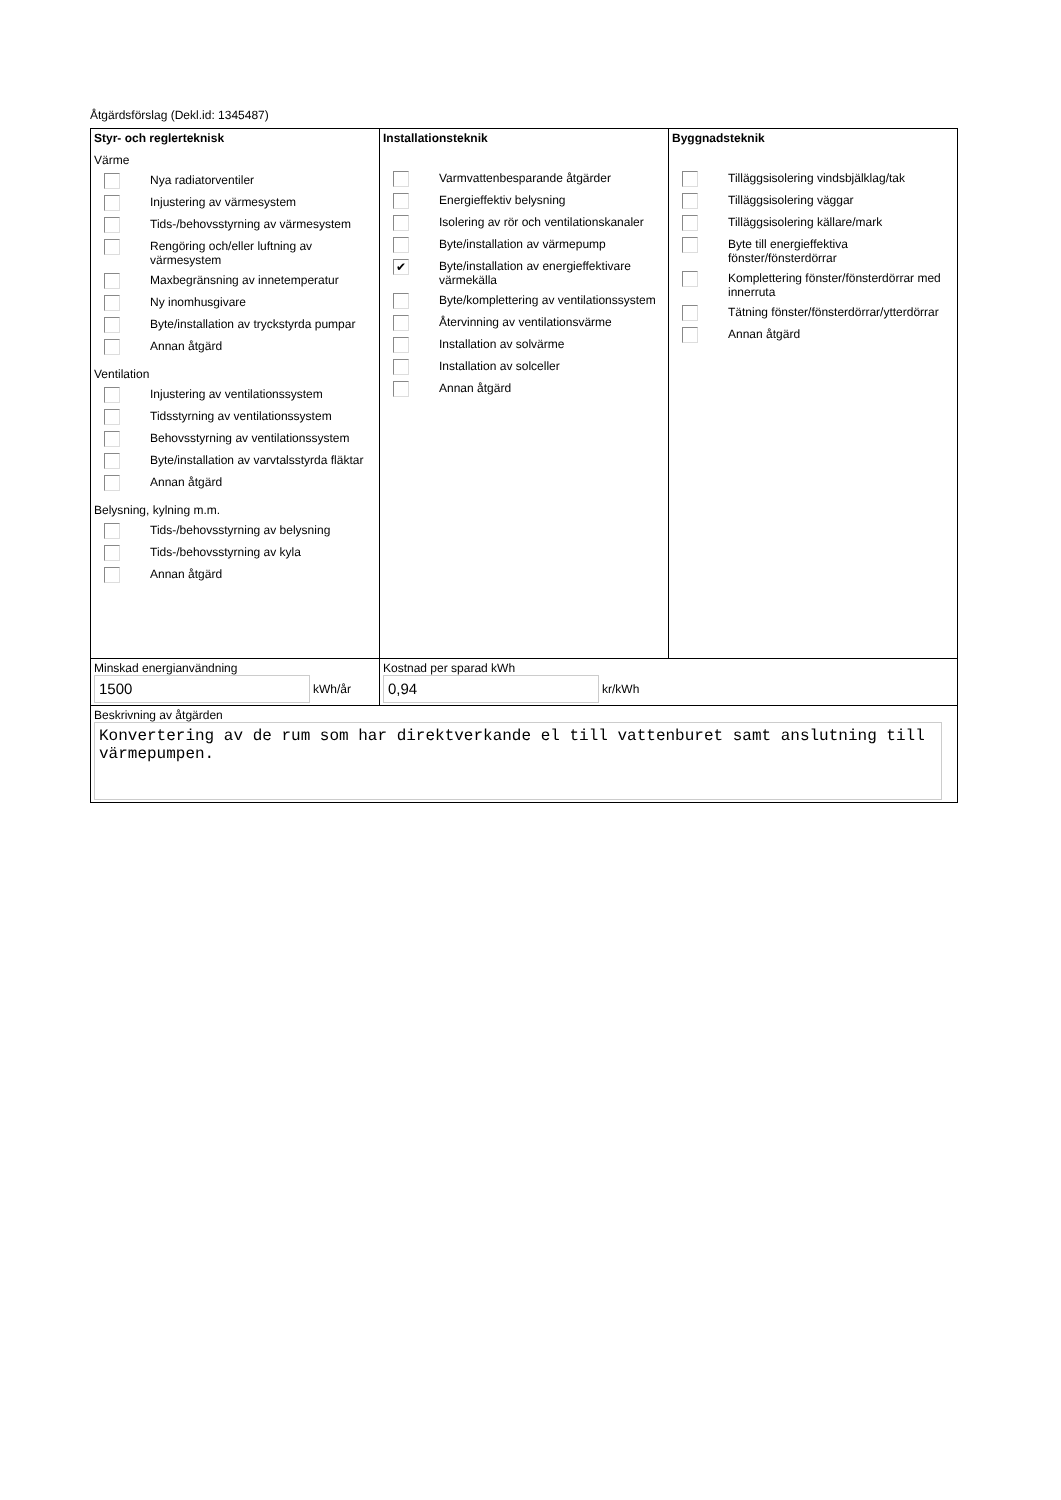Åtgärdsförslag (Dekl.id: 1345487)
| Styr- och reglerteknisk Värme Nya radiatorventiler Injustering av värmesystem Tids-/behovsstyrning av värmesystem Rengöring och/eller luftning av värmesystem Maxbegränsning av innetemperatur Ny inomhusgivare Byte/installation av tryckstyrda pumpar Annan åtgärd Ventilation Injustering av ventilationssystem Tidsstyrning av ventilationssystem Behovsstyrning av ventilationssystem Byte/installation av varvtalsstyrda fläktar Annan åtgärd Belysning, kylning m.m. Tids-/behovsstyrning av belysning Tids-/behovsstyrning av kyla Annan åtgärd | Installationsteknik Varmvattenbesparande åtgärder Energieffektiv belysning Isolering av rör och ventilationskanaler Byte/installation av värmepump ✔ Byte/installation av energieffektivare värmekälla Byte/komplettering av ventilationssystem Återvinning av ventilationsvärme Installation av solvärme Installation av solceller Annan åtgärd | Byggnadsteknik Tilläggsisolering vindsbjälklag/tak Tilläggsisolering väggar Tilläggsisolering källare/mark Byte till energieffektiva fönster/fönsterdörrar Komplettering fönster/fönsterdörrar med innerruta Tätning fönster/fönsterdörrar/ytterdörrar Annan åtgärd |
| Minskad energianvändning 1500 kWh/år | Kostnad per sparad kWh 0,94 kr/kWh | |
| Beskrivning av åtgärden Konvertering av de rum som har direktverkande el till vattenburet samt anslutning till värmepumpen. | | |